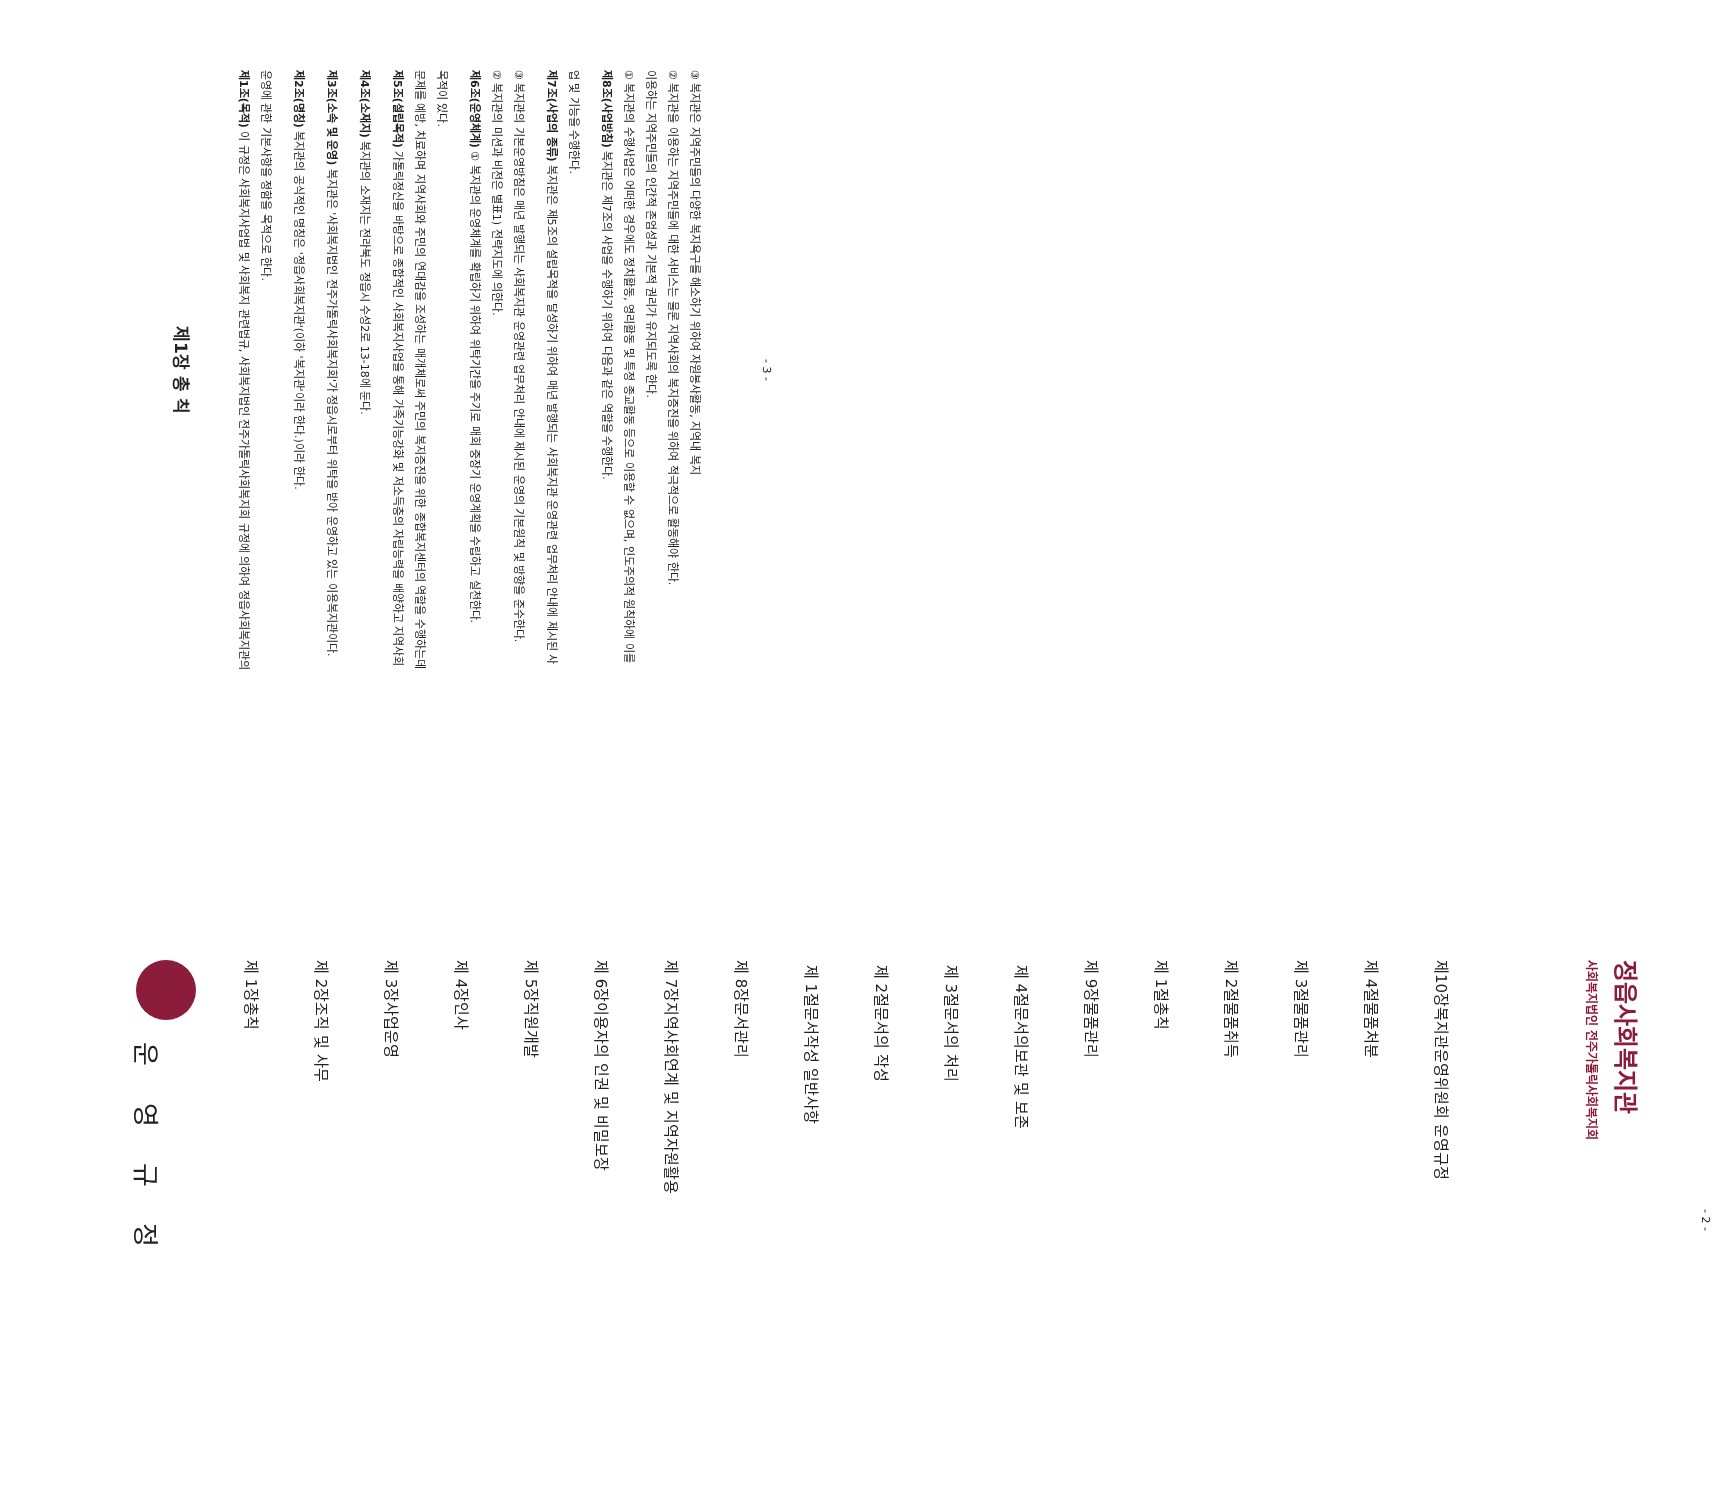운 영 규 정
제 1장 총칙
제 2장 조직 및 사무
제 3장 사업운영
제 4장 인사
제 5장 직원개발
제 6장 이용자의 인권 및 비밀보장
제 7장 지역사회연계 및 지역자원활용
제 8장 문서관리
제 1절 문서작성 일반사항
제 2절 문서의 작성
제 3절 문서의 처리
제 4절 문서의보관 및 보존
제 9장 물품관리
제 1절 총칙
제 2절 물품취득
제 3절 물품관리
제 4절 물품처분
제10장 복지관운영위원회 운영규정
사회복지법인 전주가톨릭사회복지회
정읍사회복지관
- 2 -
제1장 총 칙
제1조(목적) 이 규정은 사회복지사업법 및 사회복지 관련법규, 사회복지법인 전주가톨릭사회복지회 규정에 의하여 정읍사회복지관의 운영에 관한 기본사항을 정함을 목적으로 한다.
제2조(명칭) 복지관의 공식적인 명칭은 '정읍사회복지관'(이하 '복지관'이라 한다.)이라 한다.
제3조(소속 및 운영) 복지관은 '사회복지법인 전주가톨릭사회복지회'가 정읍시로부터 위탁을 받아 운영하고 있는 이용복지관이다.
제4조(소재지) 복지관의 소재지는 전라북도 정읍시 수성2로 13-18에 둔다.
제5조(설립목적) 가톨릭정신을 바탕으로 종합적인 사회복지사업을 통해 가족기능강화 및 저소득층의 자립능력을 배양하고 지역사회문제를 예방, 치료하며 지역사회와 주민의 연대감을 조성하는 매개체로써 주민의 복지증진을 위한 종합복지센터의 역할을 수행하는데 목적이 있다.
제6조(운영체계) ① 복지관의 운영체계를 확립하기 위하여 위탁기간을 주기로 매회 중장기 운영계획을 수립하고 실천한다.
② 복지관의 미션과 비전은 별표1) 전략지도에 의한다.
③ 복지관의 기본운영방침은 매년 발행되는 사회복지관 운영관련 업무처리 안내에 제시된 운영의 기본원칙 및 방향을 준수한다.
제7조(사업의 종류) 복지관은 제5조의 설립목적을 달성하기 위하여 매년 발행되는 사회복지관 운영관련 업무처리 안내에 제시된 사업 및 기능을 수행한다.
제8조(사업방침) 복지관은 제7조의 사업을 수행하기 위하여 다음과 같은 역할을 수행한다.
① 복지관의 수행사업은 어떠한 경우에도 정치활동, 영리활동 및 특정 종교활동 등으로 이용할 수 없으며, 인도주의적 원칙하에 이를 이용하는 지역주민들의 인간적 존엄성과 기본적 권리가 유지되도록 한다.
② 복지관을 이용하는 지역주민들에 대한 서비스는 물론 지역사회의 복지증진을 위하여 적극적으로 활동해야 한다.
③ 복지관은 지역주민들의 다양한 복지욕구를 해소하기 위하여 자원봉사활동, 지역내 복지
- 3 -